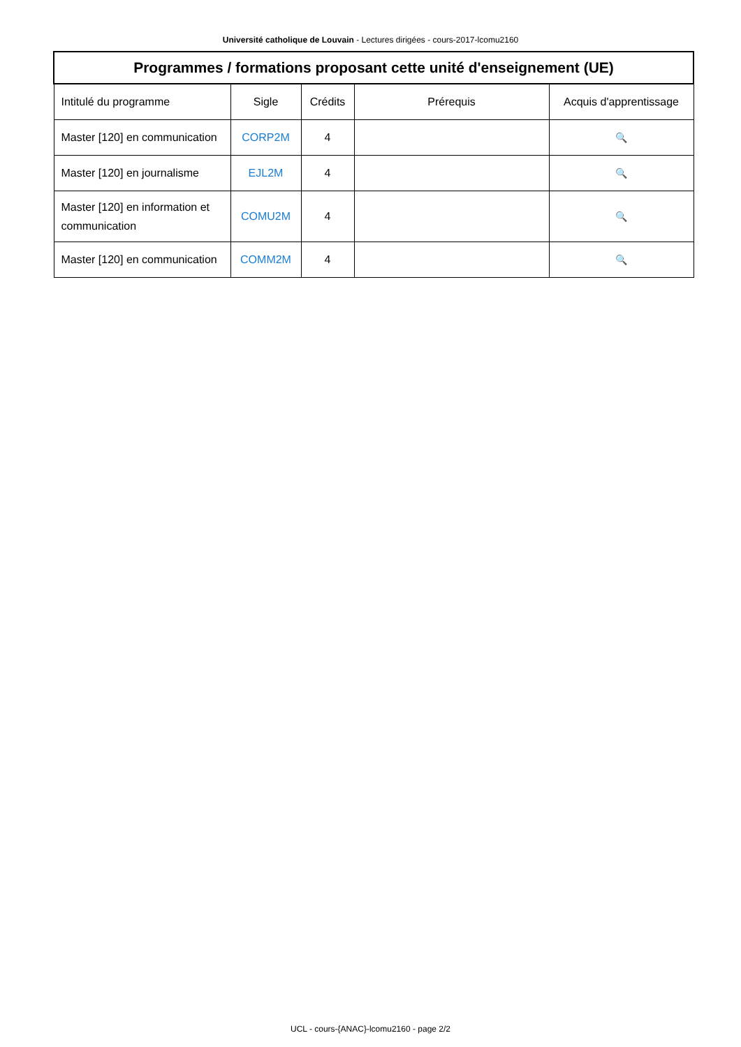Université catholique de Louvain - Lectures dirigées - cours-2017-lcomu2160
| Programmes / formations proposant cette unité d'enseignement (UE) | | | | |
| --- | --- | --- | --- | --- |
| Intitulé du programme | Sigle | Crédits | Prérequis | Acquis d'apprentissage |
| Master [120] en communication | CORP2M | 4 | | 🔍 |
| Master [120] en journalisme | EJL2M | 4 | | 🔍 |
| Master [120] en information et communication | COMU2M | 4 | | 🔍 |
| Master [120] en communication | COMM2M | 4 | | 🔍 |
UCL - cours-{ANAC}-lcomu2160 - page 2/2